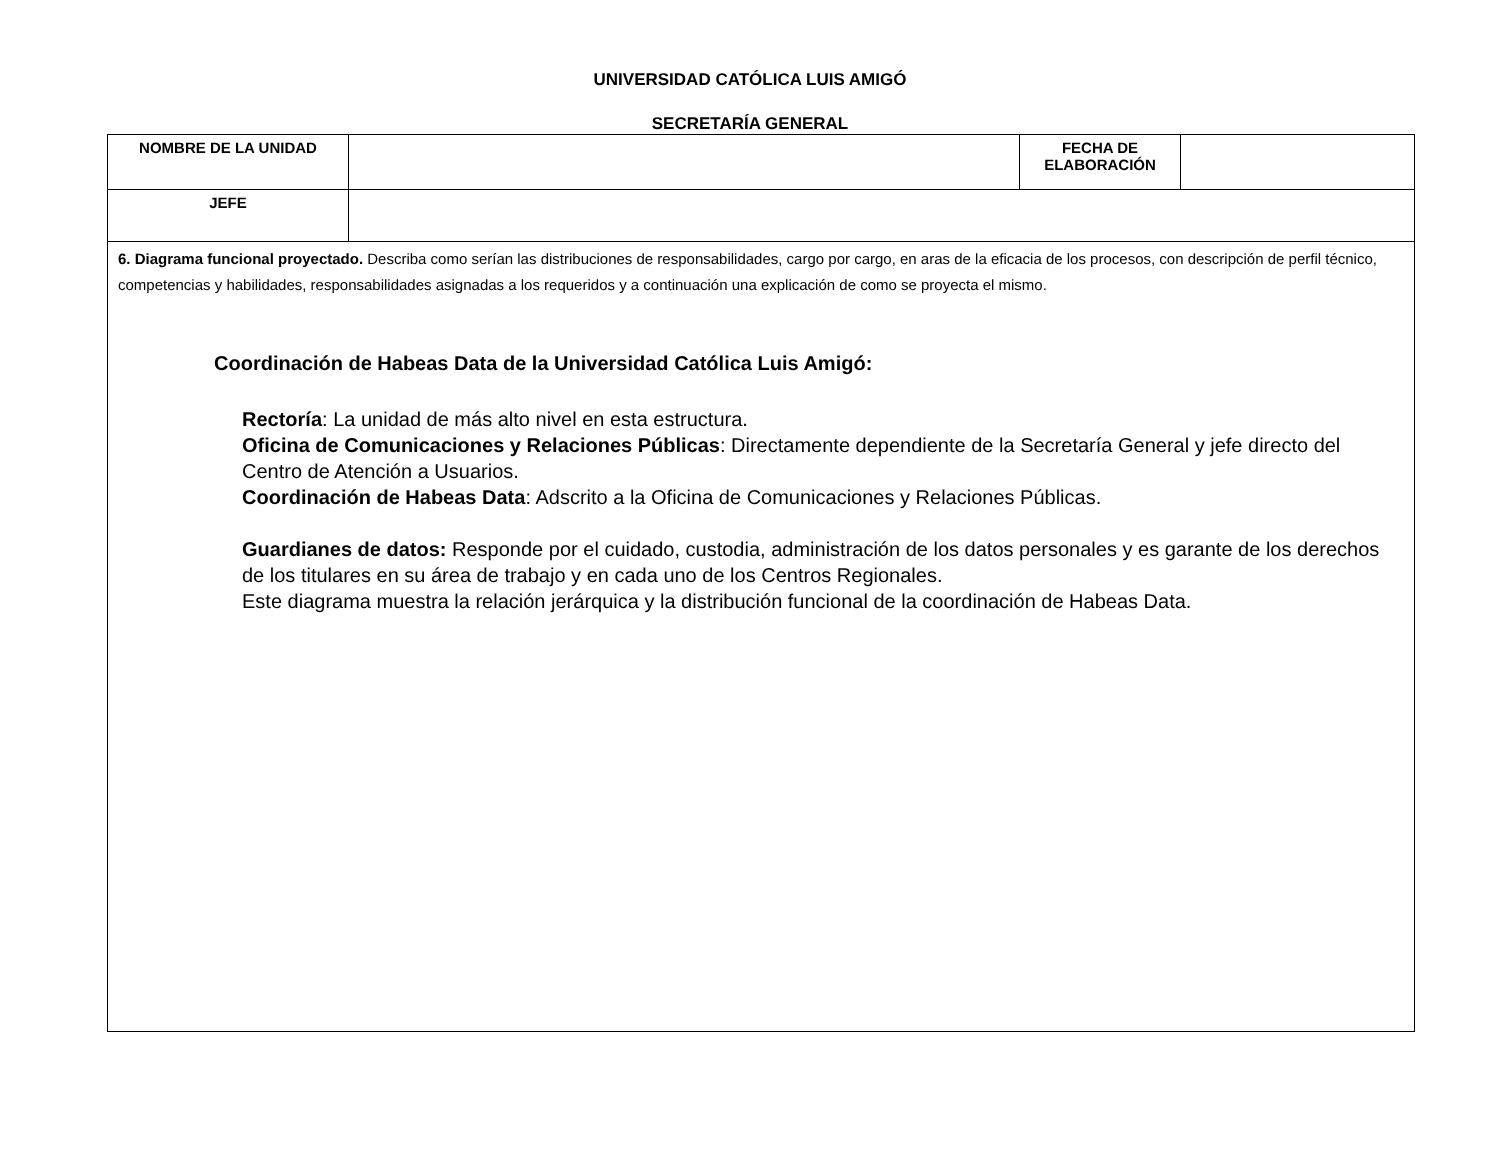UNIVERSIDAD CATÓLICA LUIS AMIGÓ
SECRETARÍA GENERAL
| NOMBRE DE LA UNIDAD | | FECHA DE ELABORACIÓN | |
| JEFE | | | |
| 6. Diagrama funcional proyectado. Describa como serían las distribuciones de responsabilidades, cargo por cargo, en aras de la eficacia de los procesos, con descripción de perfil técnico, competencias y habilidades, responsabilidades asignadas a los requeridos y a continuación una explicación de como se proyecta el mismo. Coordinación de Habeas Data de la Universidad Católica Luis Amigó: Rectoría : La unidad de más alto nivel en esta estructura. Oficina de Comunicaciones y Relaciones Públicas : Directamente dependiente de la Secretaría General y jefe directo del Centro de Atención a Usuarios. Coordinación de Habeas Data : Adscrito a la Oficina de Comunicaciones y Relaciones Públicas. Guardianes de datos: Responde por el cuidado, custodia, administración de los datos personales y es garante de los derechos de los titulares en su área de trabajo y en cada uno de los Centros Regionales. Este diagrama muestra la relación jerárquica y la distribución funcional de la coordinación de Habeas Data. | | | |